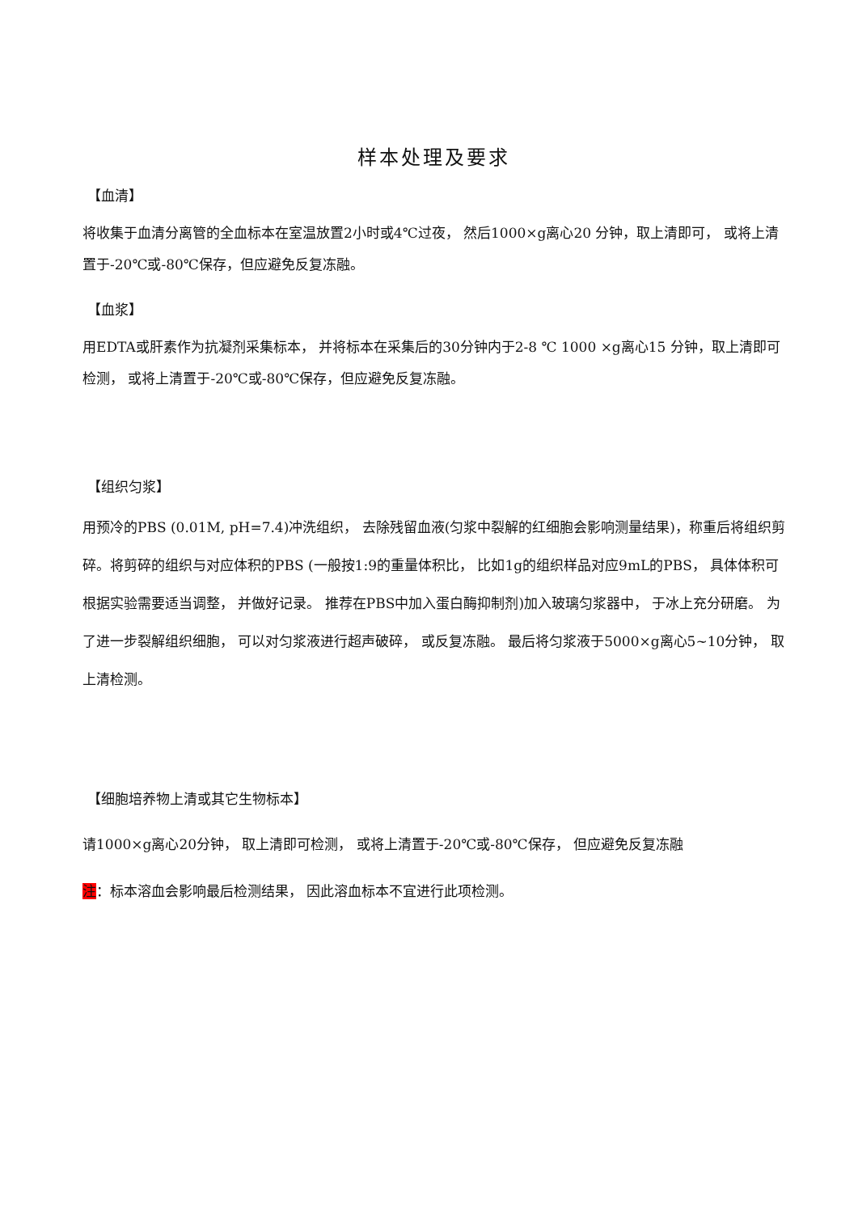样本处理及要求
【血清】
将收集于血清分离管的全血标本在室温放置2小时或4℃过夜， 然后1000×g离心20 分钟，取上清即可， 或将上清置于-20℃或-80℃保存，但应避免反复冻融。
【血浆】
用EDTA或肝素作为抗凝剂采集标本， 并将标本在采集后的30分钟内于2-8 ℃ 1000 ×g离心15 分钟，取上清即可检测， 或将上清置于-20℃或-80℃保存，但应避免反复冻融。
【组织匀浆】
用预冷的PBS (0.01M, pH=7.4)冲洗组织， 去除残留血液(匀浆中裂解的红细胞会影响测量结果)，称重后将组织剪碎。将剪碎的组织与对应体积的PBS (一般按1:9的重量体积比， 比如1g的组织样品对应9mL的PBS， 具体体积可根据实验需要适当调整， 并做好记录。 推荐在PBS中加入蛋白酶抑制剂)加入玻璃匀浆器中， 于冰上充分研磨。 为了进一步裂解组织细胞， 可以对匀浆液进行超声破碎， 或反复冻融。 最后将匀浆液于5000×g离心5~10分钟， 取上清检测。
【细胞培养物上清或其它生物标本】
请1000×g离心20分钟， 取上清即可检测， 或将上清置于-20℃或-80℃保存， 但应避免反复冻融
注：标本溶血会影响最后检测结果， 因此溶血标本不宜进行此项检测。